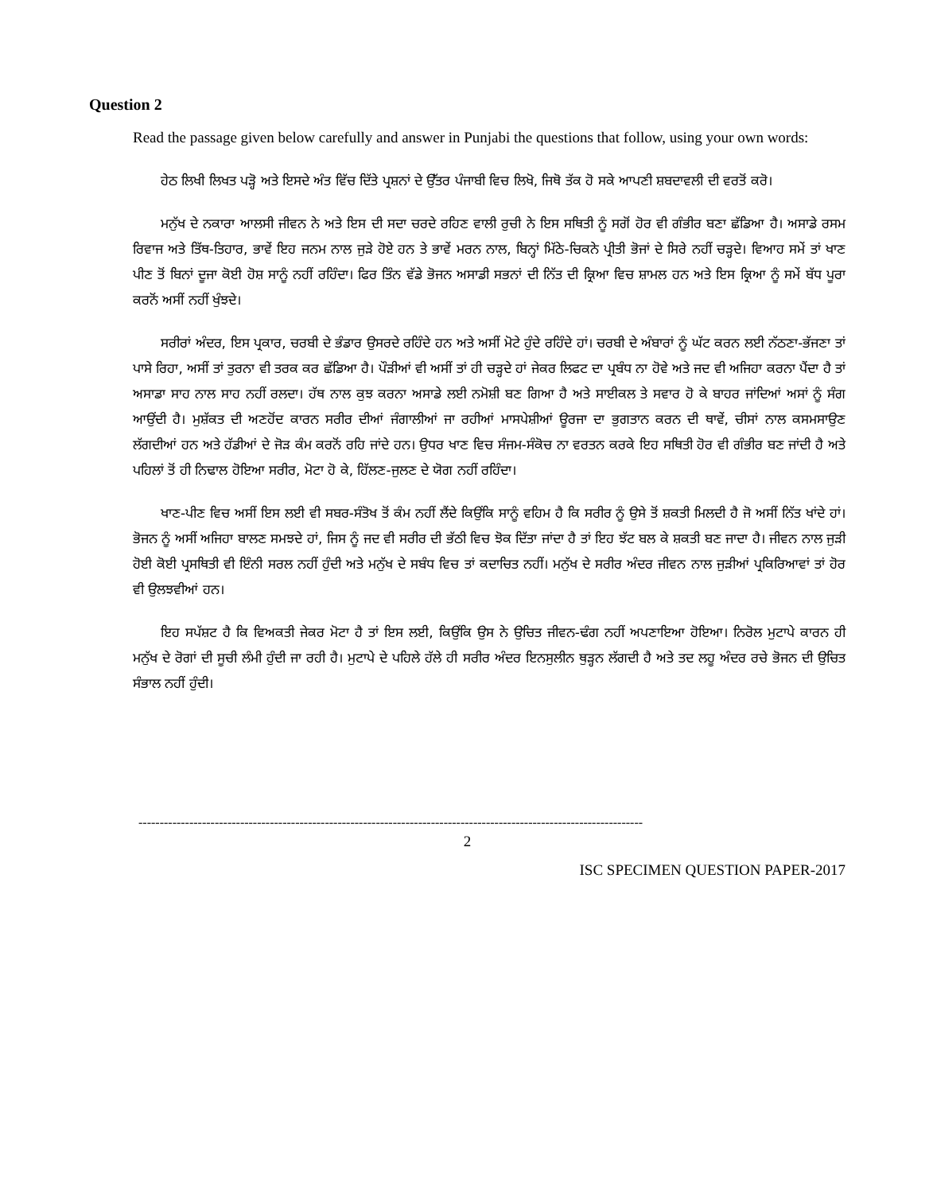Question 2
Read the passage given below carefully and answer in Punjabi the questions that follow, using your own words:
ਹੇਠ ਲਿਖੀ ਲਿਖਤ ਪੜ੍ਹੋ ਅਤੇ ਇਸਦੇ ਅੰਤ ਵਿੱਚ ਦਿੱਤੇ ਪ੍ਰਸ਼ਨਾਂ ਦੇ ਉੱਤਰ ਪੰਜਾਬੀ ਵਿਚ ਲਿਖੋ, ਜਿਥੋ ਤੱਕ ਹੋ ਸਕੇ ਆਪਣੀ ਸ਼ਬਦਾਵਲੀ ਦੀ ਵਰਤੋਂ ਕਰੋ।
ਮਨੁੱਖ ਦੇ ਨਕਾਰਾ ਆਲਸੀ ਜੀਵਨ ਨੇ ਅਤੇ ਇਸ ਦੀ ਸਦਾ ਚਰਦੇ ਰਹਿਣ ਵਾਲੀ ਰੁਚੀ ਨੇ ਇਸ ਸਥਿਤੀ ਨੂੰ ਸਗੋਂ ਹੋਰ ਵੀ ਗੰਭੀਰ ਬਣਾ ਛੱਡਿਆ ਹੈ। ਅਸਾਡੇ ਰਸਮ ਰਿਵਾਜ ਅਤੇ ਤਿੱਥ-ਤਿਹਾਰ, ਭਾਵੇਂ ਇਹ ਜਨਮ ਨਾਲ ਜੁੜੇ ਹੋਏ ਹਨ ਤੇ ਭਾਵੇਂ ਮਰਨ ਨਾਲ, ਬਿਨ੍ਹਾਂ ਮਿੱਠੇ-ਚਿਕਨੇ ਪ੍ਰੀਤੀ ਭੋਜਾਂ ਦੇ ਸਿਰੇ ਨਹੀਂ ਚੜ੍ਹਦੇ। ਵਿਆਹ ਸਮੇਂ ਤਾਂ ਖਾਣ ਪੀਣ ਤੋਂ ਬਿਨਾਂ ਦੂਜਾ ਕੋਈ ਹੋਸ਼ ਸਾਨੂੰ ਨਹੀਂ ਰਹਿੰਦਾ। ਫਿਰ ਤਿੰਨ ਵੱਡੇ ਭੋਜਨ ਅਸਾਡੀ ਸਭਨਾਂ ਦੀ ਨਿੱਤ ਦੀ ਕ੍ਰਿਆ ਵਿਚ ਸ਼ਾਮਲ ਹਨ ਅਤੇ ਇਸ ਕ੍ਰਿਆ ਨੂੰ ਸਮੇਂ ਬੱਧ ਪੂਰਾ ਕਰਨੋਂ ਅਸੀਂ ਨਹੀਂ ਖੁੰਝਦੇ।
ਸਰੀਰਾਂ ਅੰਦਰ, ਇਸ ਪ੍ਰਕਾਰ, ਚਰਬੀ ਦੇ ਭੰਡਾਰ ਉਸਰਦੇ ਰਹਿੰਦੇ ਹਨ ਅਤੇ ਅਸੀਂ ਮੋਟੇ ਹੁੰਦੇ ਰਹਿੰਦੇ ਹਾਂ। ਚਰਬੀ ਦੇ ਅੰਬਾਰਾਂ ਨੂੰ ਘੱਟ ਕਰਨ ਲਈ ਨੱਠਣਾ-ਭੱਜਣਾ ਤਾਂ ਪਾਸੇ ਰਿਹਾ, ਅਸੀਂ ਤਾਂ ਤੁਰਨਾ ਵੀ ਤਰਕ ਕਰ ਛੱਡਿਆ ਹੈ। ਪੌੜੀਆਂ ਵੀ ਅਸੀਂ ਤਾਂ ਹੀ ਚੜ੍ਹਦੇ ਹਾਂ ਜੇਕਰ ਲਿਫਟ ਦਾ ਪ੍ਰਬੰਧ ਨਾ ਹੋਵੇ ਅਤੇ ਜਦ ਵੀ ਅਜਿਹਾ ਕਰਨਾ ਪੈਂਦਾ ਹੈ ਤਾਂ ਅਸਾਡਾ ਸਾਹ ਨਾਲ ਸਾਹ ਨਹੀਂ ਰਲਦਾ। ਹੱਥ ਨਾਲ ਕੁਝ ਕਰਨਾ ਅਸਾਡੇ ਲਈ ਨਮੋਸ਼ੀ ਬਣ ਗਿਆ ਹੈ ਅਤੇ ਸਾਈਕਲ ਤੇ ਸਵਾਰ ਹੋ ਕੇ ਬਾਹਰ ਜਾਂਦਿਆਂ ਅਸਾਂ ਨੂੰ ਸੰਗ ਆਉਂਦੀ ਹੈ। ਮੁਸ਼ੱਕਤ ਦੀ ਅਣਹੋਂਦ ਕਾਰਨ ਸਰੀਰ ਦੀਆਂ ਜੰਗਾਲੀਆਂ ਜਾ ਰਹੀਆਂ ਮਾਸਪੇਸ਼ੀਆਂ ਊਰਜਾ ਦਾ ਭੁਗਤਾਨ ਕਰਨ ਦੀ ਥਾਵੇਂ, ਚੀਸਾਂ ਨਾਲ ਕਸਮਸਾਉਣ ਲੱਗਦੀਆਂ ਹਨ ਅਤੇ ਹੱਡੀਆਂ ਦੇ ਜੋੜ ਕੰਮ ਕਰਨੋਂ ਰਹਿ ਜਾਂਦੇ ਹਨ। ਉਧਰ ਖਾਣ ਵਿਚ ਸੰਜਮ-ਸੰਕੋਚ ਨਾ ਵਰਤਨ ਕਰਕੇ ਇਹ ਸਥਿਤੀ ਹੋਰ ਵੀ ਗੰਭੀਰ ਬਣ ਜਾਂਦੀ ਹੈ ਅਤੇ ਪਹਿਲਾਂ ਤੋਂ ਹੀ ਨਿਢਾਲ ਹੋਇਆ ਸਰੀਰ, ਮੋਟਾ ਹੋ ਕੇ, ਹਿੱਲਣ-ਜੁਲਣ ਦੇ ਯੋਗ ਨਹੀਂ ਰਹਿੰਦਾ।
ਖਾਣ-ਪੀਣ ਵਿਚ ਅਸੀਂ ਇਸ ਲਈ ਵੀ ਸਬਰ-ਸੰਤੋਖ ਤੋਂ ਕੰਮ ਨਹੀਂ ਲੈਂਦੇ ਕਿਉਂਕਿ ਸਾਨੂੰ ਵਹਿਮ ਹੈ ਕਿ ਸਰੀਰ ਨੂੰ ਉਸੇ ਤੋਂ ਸ਼ਕਤੀ ਮਿਲਦੀ ਹੈ ਜੋ ਅਸੀਂ ਨਿੱਤ ਖਾਂਦੇ ਹਾਂ। ਭੋਜਨ ਨੂੰ ਅਸੀਂ ਅਜਿਹਾ ਬਾਲਣ ਸਮਝਦੇ ਹਾਂ, ਜਿਸ ਨੂੰ ਜਦ ਵੀ ਸਰੀਰ ਦੀ ਭੱਠੀ ਵਿਚ ਝੋਕ ਦਿੱਤਾ ਜਾਂਦਾ ਹੈ ਤਾਂ ਇਹ ਝੱਟ ਬਲ ਕੇ ਸ਼ਕਤੀ ਬਣ ਜਾਦਾ ਹੈ। ਜੀਵਨ ਨਾਲ ਜੁੜੀ ਹੋਈ ਕੋਈ ਪ੍ਰਸਥਿਤੀ ਵੀ ਇੰਨੀ ਸਰਲ ਨਹੀਂ ਹੁੰਦੀ ਅਤੇ ਮਨੁੱਖ ਦੇ ਸਬੰਧ ਵਿਚ ਤਾਂ ਕਦਾਚਿਤ ਨਹੀਂ। ਮਨੁੱਖ ਦੇ ਸਰੀਰ ਅੰਦਰ ਜੀਵਨ ਨਾਲ ਜੁੜੀਆਂ ਪ੍ਰਕਿਰਿਆਵਾਂ ਤਾਂ ਹੋਰ ਵੀ ਉਲਝਵੀਆਂ ਹਨ।
ਇਹ ਸਪੱਸ਼ਟ ਹੈ ਕਿ ਵਿਅਕਤੀ ਜੇਕਰ ਮੋਟਾ ਹੈ ਤਾਂ ਇਸ ਲਈ, ਕਿਉਂਕਿ ਉਸ ਨੇ ਉਚਿਤ ਜੀਵਨ-ਢੰਗ ਨਹੀਂ ਅਪਣਾਇਆ ਹੋਇਆ। ਨਿਰੋਲ ਮੁਟਾਪੇ ਕਾਰਨ ਹੀ ਮਨੁੱਖ ਦੇ ਰੋਗਾਂ ਦੀ ਸੂਚੀ ਲੰਮੀ ਹੁੰਦੀ ਜਾ ਰਹੀ ਹੈ। ਮੁਟਾਪੇ ਦੇ ਪਹਿਲੇ ਹੱਲੇ ਹੀ ਸਰੀਰ ਅੰਦਰ ਇਨਸੁਲੀਨ ਥੁੜ੍ਹਨ ਲੱਗਦੀ ਹੈ ਅਤੇ ਤਦ ਲਹੂ ਅੰਦਰ ਰਚੇ ਭੋਜਨ ਦੀ ਉਚਿਤ ਸੰਭਾਲ ਨਹੀਂ ਹੁੰਦੀ।
-----------------------------------------------------------------------------------------------------------------------
2
ISC SPECIMEN QUESTION PAPER-2017